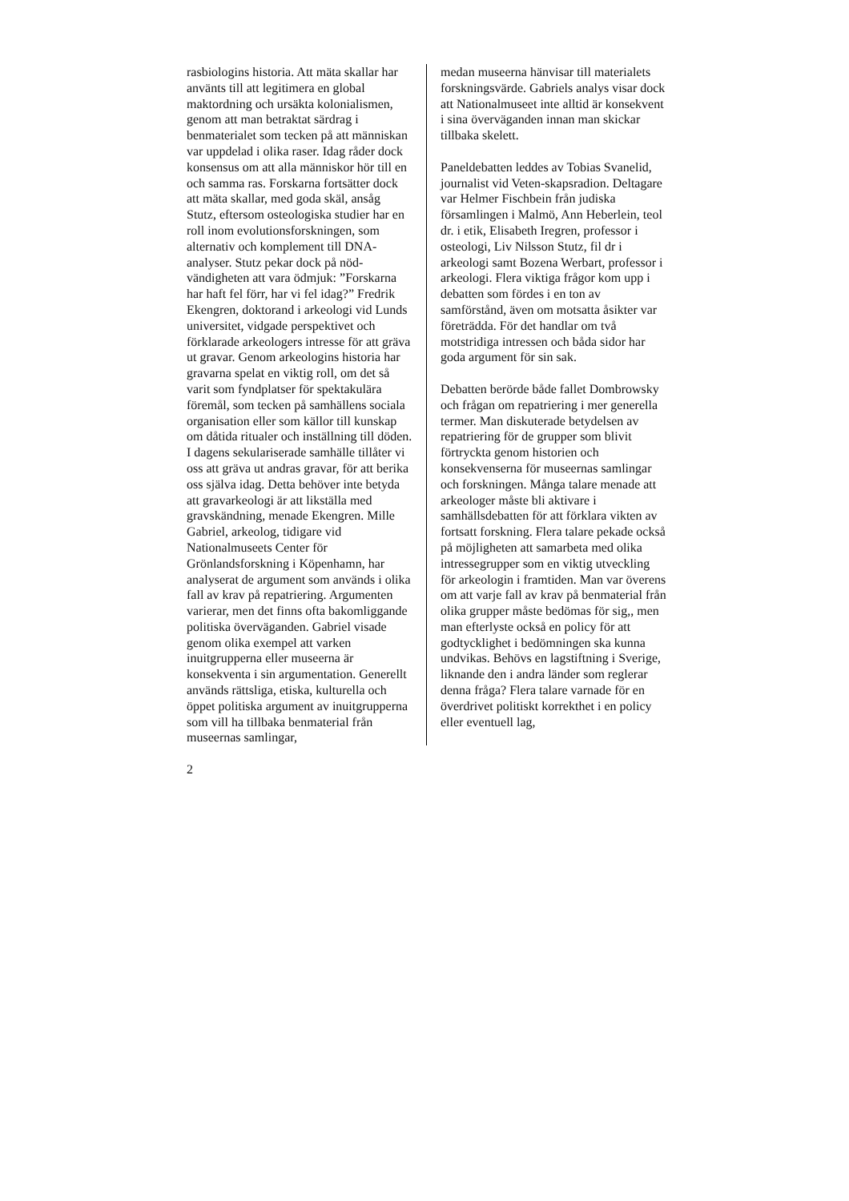rasbiologins historia. Att mäta skallar har använts till att legitimera en global maktordning och ursäkta kolonialismen, genom att man betraktat särdrag i benmaterialet som tecken på att människan var uppdelad i olika raser. Idag råder dock konsensus om att alla människor hör till en och samma ras. Forskarna fortsätter dock att mäta skallar, med goda skäl, ansåg Stutz, eftersom osteologiska studier har en roll inom evolutionsforskningen, som alternativ och komplement till DNA-analyser. Stutz pekar dock på nöd-vändigheten att vara ödmjuk: ”Forskarna har haft fel förr, har vi fel idag?” Fredrik Ekengren, doktorand i arkeologi vid Lunds universitet, vidgade perspektivet och förklarade arkeologers intresse för att gräva ut gravar. Genom arkeologins historia har gravarna spelat en viktig roll, om det så varit som fyndplatser för spektakulära föremål, som tecken på samhällens sociala organisation eller som källor till kunskap om dåtida ritualer och inställning till döden. I dagens sekulariserade samhälle tillåter vi oss att gräva ut andras gravar, för att berika oss själva idag. Detta behöver inte betyda att gravarkeologi är att likställa med gravskändning, menade Ekengren. Mille Gabriel, arkeolog, tidigare vid Nationalmuseets Center för Grönlandsforskning i Köpenhamn, har analyserat de argument som används i olika fall av krav på repatriering. Argumenten varierar, men det finns ofta bakomliggande politiska överväganden. Gabriel visade genom olika exempel att varken inuitgrupperna eller museerna är konsekventa i sin argumentation. Generellt används rättsliga, etiska, kulturella och öppet politiska argument av inuitgrupperna som vill ha tillbaka benmaterial från museernas samlingar,
2
medan museerna hänvisar till materialets forskningsvärde. Gabriels analys visar dock att Nationalmuseet inte alltid är konsekvent i sina överväganden innan man skickar tillbaka skelett.
Paneldebatten leddes av Tobias Svanelid, journalist vid Veten-skapsradion. Deltagare var Helmer Fischbein från judiska församlingen i Malmö, Ann Heberlein, teol dr. i etik, Elisabeth Iregren, professor i osteologi, Liv Nilsson Stutz, fil dr i arkeologi samt Bozena Werbart, professor i arkeologi. Flera viktiga frågor kom upp i debatten som fördes i en ton av samförstånd, även om motsatta åsikter var företrädda. För det handlar om två motstridiga intressen och båda sidor har goda argument för sin sak.
Debatten berörde både fallet Dombrowsky och frågan om repatriering i mer generella termer. Man diskuterade betydelsen av repatriering för de grupper som blivit förtryckta genom historien och konsekvenserna för museernas samlingar och forskningen. Många talare menade att arkeologer måste bli aktivare i samhällsdebatten för att förklara vikten av fortsatt forskning. Flera talare pekade också på möjligheten att samarbeta med olika intressegrupper som en viktig utveckling för arkeologin i framtiden. Man var överens om att varje fall av krav på benmaterial från olika grupper måste bedömas för sig,, men man efterlyste också en policy för att godtycklighet i bedömningen ska kunna undvikas. Behövs en lagstiftning i Sverige, liknande den i andra länder som reglerar denna fråga? Flera talare varnade för en överdrivet politiskt korrekthet i en policy eller eventuell lag,